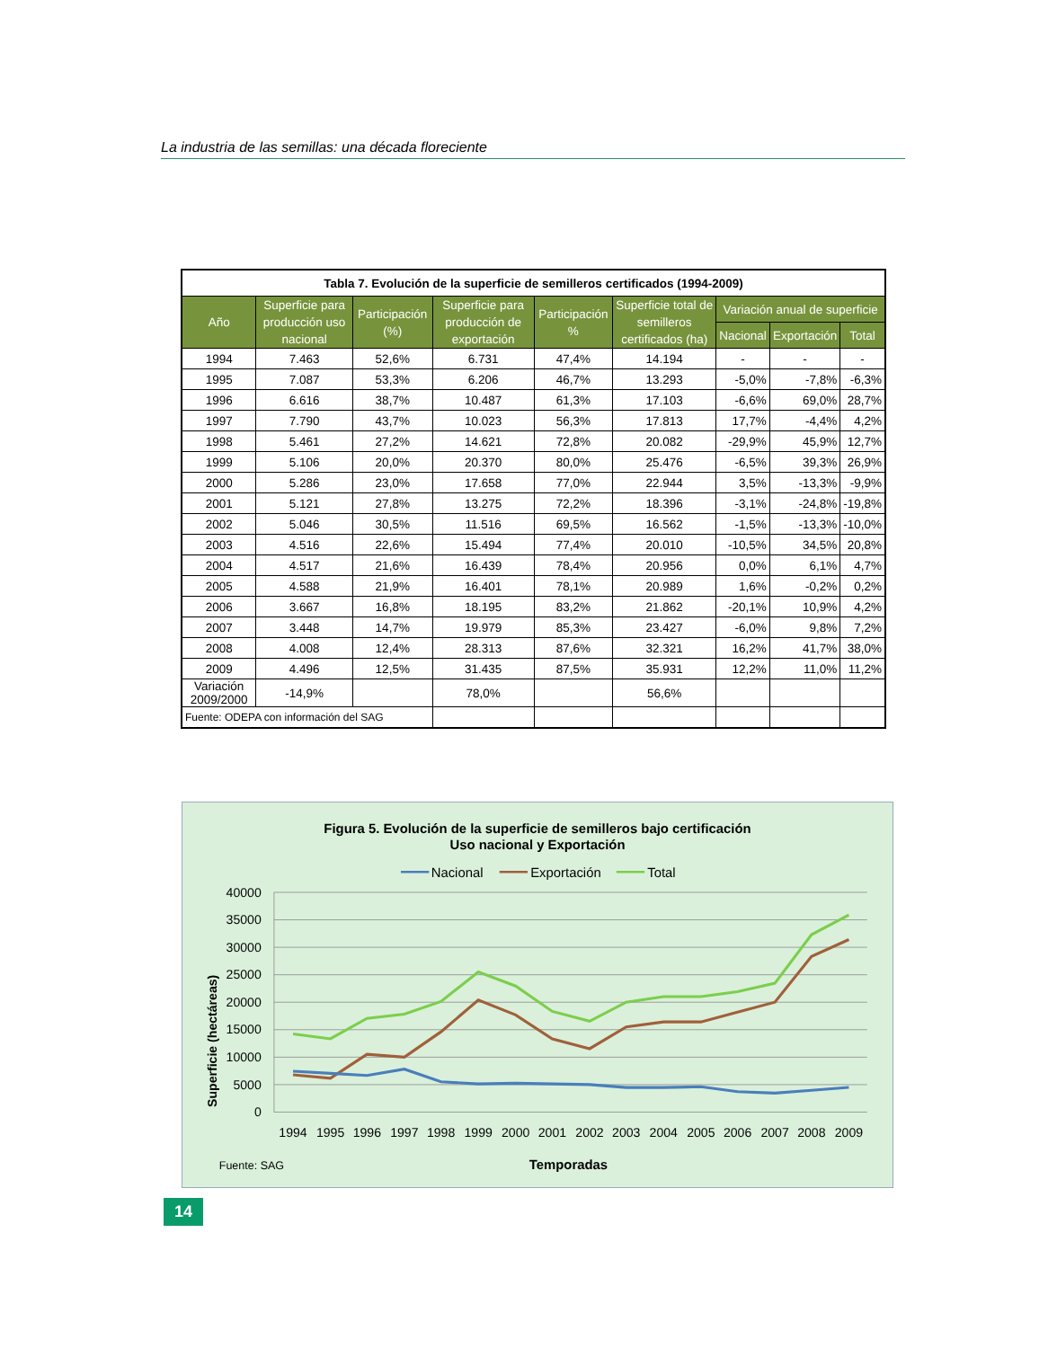La industria de las semillas: una década floreciente
| Tabla 7. Evolución de la superficie de semilleros certificados (1994-2009) | | | | | | | | |
| --- | --- | --- | --- | --- | --- | --- | --- | --- |
| Año | Superficie para producción uso nacional | Participación (%) | Superficie para producción de exportación | Participación % | Superficie total de semilleros certificados (ha) | Variación anual de superficie | | |
| | | | | | | Nacional | Exportación | Total |
| 1994 | 7.463 | 52,6% | 6.731 | 47,4% | 14.194 | - | - | - |
| 1995 | 7.087 | 53,3% | 6.206 | 46,7% | 13.293 | -5,0% | -7,8% | -6,3% |
| 1996 | 6.616 | 38,7% | 10.487 | 61,3% | 17.103 | -6,6% | 69,0% | 28,7% |
| 1997 | 7.790 | 43,7% | 10.023 | 56,3% | 17.813 | 17,7% | -4,4% | 4,2% |
| 1998 | 5.461 | 27,2% | 14.621 | 72,8% | 20.082 | -29,9% | 45,9% | 12,7% |
| 1999 | 5.106 | 20,0% | 20.370 | 80,0% | 25.476 | -6,5% | 39,3% | 26,9% |
| 2000 | 5.286 | 23,0% | 17.658 | 77,0% | 22.944 | 3,5% | -13,3% | -9,9% |
| 2001 | 5.121 | 27,8% | 13.275 | 72,2% | 18.396 | -3,1% | -24,8% | -19,8% |
| 2002 | 5.046 | 30,5% | 11.516 | 69,5% | 16.562 | -1,5% | -13,3% | -10,0% |
| 2003 | 4.516 | 22,6% | 15.494 | 77,4% | 20.010 | -10,5% | 34,5% | 20,8% |
| 2004 | 4.517 | 21,6% | 16.439 | 78,4% | 20.956 | 0,0% | 6,1% | 4,7% |
| 2005 | 4.588 | 21,9% | 16.401 | 78,1% | 20.989 | 1,6% | -0,2% | 0,2% |
| 2006 | 3.667 | 16,8% | 18.195 | 83,2% | 21.862 | -20,1% | 10,9% | 4,2% |
| 2007 | 3.448 | 14,7% | 19.979 | 85,3% | 23.427 | -6,0% | 9,8% | 7,2% |
| 2008 | 4.008 | 12,4% | 28.313 | 87,6% | 32.321 | 16,2% | 41,7% | 38,0% |
| 2009 | 4.496 | 12,5% | 31.435 | 87,5% | 35.931 | 12,2% | 11,0% | 11,2% |
| Variación 2009/2000 | -14,9% | | 78,0% | | 56,6% | | | |
| Fuente: ODEPA con información del SAG | | | | | | | | |
Figura 5. Evolución de la superficie de semilleros bajo certificación
Uso nacional y Exportación
Nacional
Exportación
Total
40000
35000
30000
25000
20000
15000
10000
5000
0
1994
1995
1996
1997
1998
1999
2000
2001
2002
2003
2004
2005
2006
2007
2008
2009
Superficie (hectáreas)
Fuente: SAG
Temporadas
14